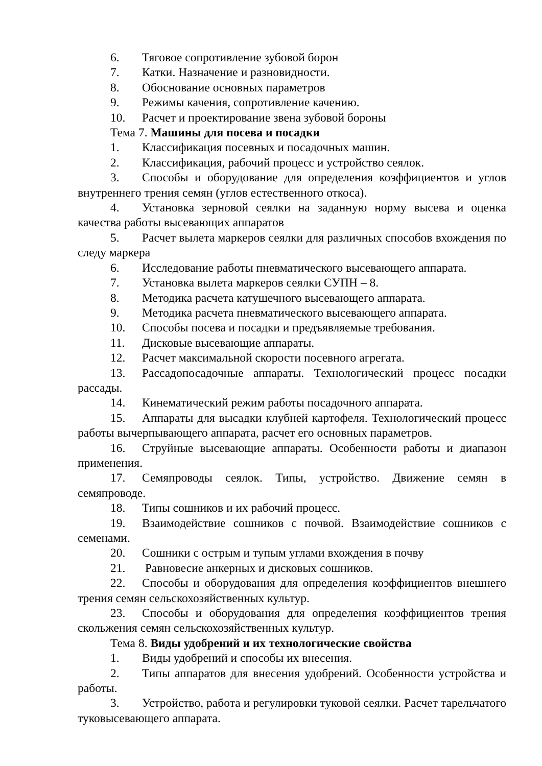6. Тяговое сопротивление зубовой борон
7. Катки. Назначение и разновидности.
8. Обоснование основных параметров
9. Режимы качения, сопротивление качению.
10. Расчет и проектирование звена зубовой бороны
Тема 7. Машины для посева и посадки
1. Классификация посевных и посадочных машин.
2. Классификация, рабочий процесс и устройство сеялок.
3. Способы и оборудование для определения коэффициентов и углов внутреннего трения семян (углов естественного откоса).
4. Установка зерновой сеялки на заданную норму высева и оценка качества работы высевающих аппаратов
5. Расчет вылета маркеров сеялки для различных способов вхождения по следу маркера
6. Исследование работы пневматического высевающего аппарата.
7. Установка вылета маркеров сеялки СУПН – 8.
8. Методика расчета катушечного высевающего аппарата.
9. Методика расчета пневматического высевающего аппарата.
10. Способы посева и посадки и предъявляемые требования.
11. Дисковые высевающие аппараты.
12. Расчет максимальной скорости посевного агрегата.
13. Рассадопосадочные аппараты. Технологический процесс посадки рассады.
14. Кинематический режим работы посадочного аппарата.
15. Аппараты для высадки клубней картофеля. Технологический процесс работы вычерпывающего аппарата, расчет его основных параметров.
16. Струйные высевающие аппараты. Особенности работы и диапазон применения.
17. Семяпроводы сеялок. Типы, устройство. Движение семян в семяпроводе.
18. Типы сошников и их рабочий процесс.
19. Взаимодействие сошников с почвой. Взаимодействие сошников с семенами.
20. Сошники с острым и тупым углами вхождения в почву
21. Равновесие анкерных и дисковых сошников.
22. Способы и оборудования для определения коэффициентов внешнего трения семян сельскохозяйственных культур.
23. Способы и оборудования для определения коэффициентов трения скольжения семян сельскохозяйственных культур.
Тема 8. Виды удобрений и их технологические свойства
1. Виды удобрений и способы их внесения.
2. Типы аппаратов для внесения удобрений. Особенности устройства и работы.
3. Устройство, работа и регулировки туковой сеялки. Расчет тарельчатого туковысевающего аппарата.